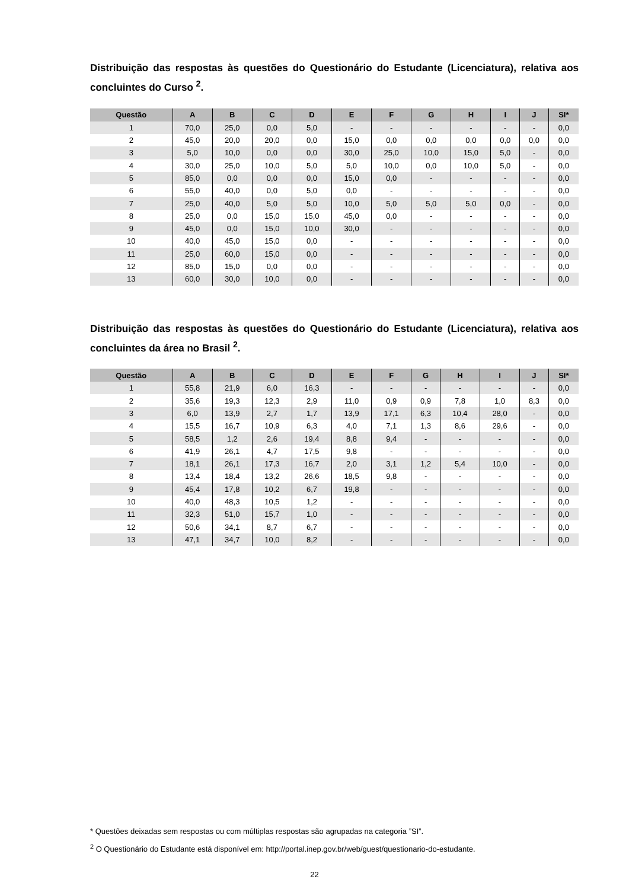Distribuição das respostas às questões do Questionário do Estudante (Licenciatura), relativa aos concluintes do Curso <sup>2</sup>.
| Questão | A | B | C | D | E | F | G | H | I | J | SI* |
| --- | --- | --- | --- | --- | --- | --- | --- | --- | --- | --- | --- |
| 1 | 70,0 | 25,0 | 0,0 | 5,0 | - | - | - | - | - | - | 0,0 |
| 2 | 45,0 | 20,0 | 20,0 | 0,0 | 15,0 | 0,0 | 0,0 | 0,0 | 0,0 | 0,0 | 0,0 |
| 3 | 5,0 | 10,0 | 0,0 | 0,0 | 30,0 | 25,0 | 10,0 | 15,0 | 5,0 | - | 0,0 |
| 4 | 30,0 | 25,0 | 10,0 | 5,0 | 5,0 | 10,0 | 0,0 | 10,0 | 5,0 | - | 0,0 |
| 5 | 85,0 | 0,0 | 0,0 | 0,0 | 15,0 | 0,0 | - | - | - | - | 0,0 |
| 6 | 55,0 | 40,0 | 0,0 | 5,0 | 0,0 | - | - | - | - | - | 0,0 |
| 7 | 25,0 | 40,0 | 5,0 | 5,0 | 10,0 | 5,0 | 5,0 | 5,0 | 0,0 | - | 0,0 |
| 8 | 25,0 | 0,0 | 15,0 | 15,0 | 45,0 | 0,0 | - | - | - | - | 0,0 |
| 9 | 45,0 | 0,0 | 15,0 | 10,0 | 30,0 | - | - | - | - | - | 0,0 |
| 10 | 40,0 | 45,0 | 15,0 | 0,0 | - | - | - | - | - | - | 0,0 |
| 11 | 25,0 | 60,0 | 15,0 | 0,0 | - | - | - | - | - | - | 0,0 |
| 12 | 85,0 | 15,0 | 0,0 | 0,0 | - | - | - | - | - | - | 0,0 |
| 13 | 60,0 | 30,0 | 10,0 | 0,0 | - | - | - | - | - | - | 0,0 |
Distribuição das respostas às questões do Questionário do Estudante (Licenciatura), relativa aos concluintes da área no Brasil <sup>2</sup>.
| Questão | A | B | C | D | E | F | G | H | I | J | SI* |
| --- | --- | --- | --- | --- | --- | --- | --- | --- | --- | --- | --- |
| 1 | 55,8 | 21,9 | 6,0 | 16,3 | - | - | - | - | - | - | 0,0 |
| 2 | 35,6 | 19,3 | 12,3 | 2,9 | 11,0 | 0,9 | 0,9 | 7,8 | 1,0 | 8,3 | 0,0 |
| 3 | 6,0 | 13,9 | 2,7 | 1,7 | 13,9 | 17,1 | 6,3 | 10,4 | 28,0 | - | 0,0 |
| 4 | 15,5 | 16,7 | 10,9 | 6,3 | 4,0 | 7,1 | 1,3 | 8,6 | 29,6 | - | 0,0 |
| 5 | 58,5 | 1,2 | 2,6 | 19,4 | 8,8 | 9,4 | - | - | - | - | 0,0 |
| 6 | 41,9 | 26,1 | 4,7 | 17,5 | 9,8 | - | - | - | - | - | 0,0 |
| 7 | 18,1 | 26,1 | 17,3 | 16,7 | 2,0 | 3,1 | 1,2 | 5,4 | 10,0 | - | 0,0 |
| 8 | 13,4 | 18,4 | 13,2 | 26,6 | 18,5 | 9,8 | - | - | - | - | 0,0 |
| 9 | 45,4 | 17,8 | 10,2 | 6,7 | 19,8 | - | - | - | - | - | 0,0 |
| 10 | 40,0 | 48,3 | 10,5 | 1,2 | - | - | - | - | - | - | 0,0 |
| 11 | 32,3 | 51,0 | 15,7 | 1,0 | - | - | - | - | - | - | 0,0 |
| 12 | 50,6 | 34,1 | 8,7 | 6,7 | - | - | - | - | - | - | 0,0 |
| 13 | 47,1 | 34,7 | 10,0 | 8,2 | - | - | - | - | - | - | 0,0 |
* Questões deixadas sem respostas ou com múltiplas respostas são agrupadas na categoria ”SI”.
<sup>2</sup> O Questionário do Estudante está disponível em: http://portal.inep.gov.br/web/guest/questionario-do-estudante.
22